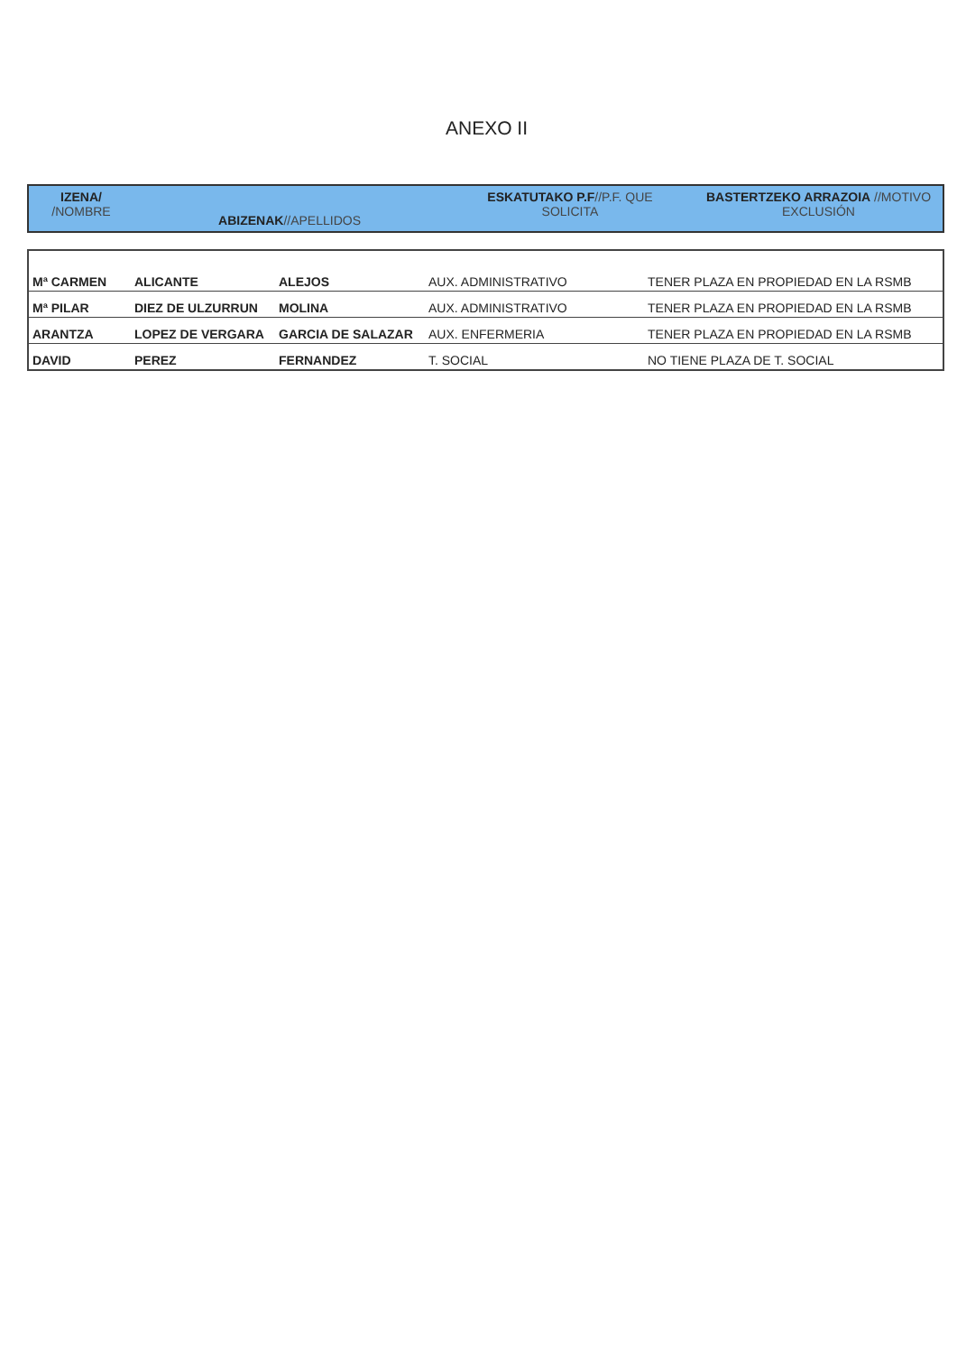ANEXO II
| IZENA/ /NOMBRE | ABIZENAK //APELLIDOS | ESKATUTAKO P.F //P.F. QUE SOLICITA | BASTERTZEKO ARRAZOIA //MOTIVO EXCLUSIÓN |
| Mª CARMEN | ALICANTE | ALEJOS | AUX. ADMINISTRATIVO | TENER PLAZA EN PROPIEDAD EN LA RSMB |
| Mª PILAR | DIEZ DE ULZURRUN | MOLINA | AUX. ADMINISTRATIVO | TENER PLAZA EN PROPIEDAD EN LA RSMB |
| ARANTZA | LOPEZ DE VERGARA | GARCIA DE SALAZAR | AUX. ENFERMERIA | TENER PLAZA EN PROPIEDAD EN LA RSMB |
| DAVID | PEREZ | FERNANDEZ | T. SOCIAL | NO TIENE PLAZA DE T. SOCIAL |